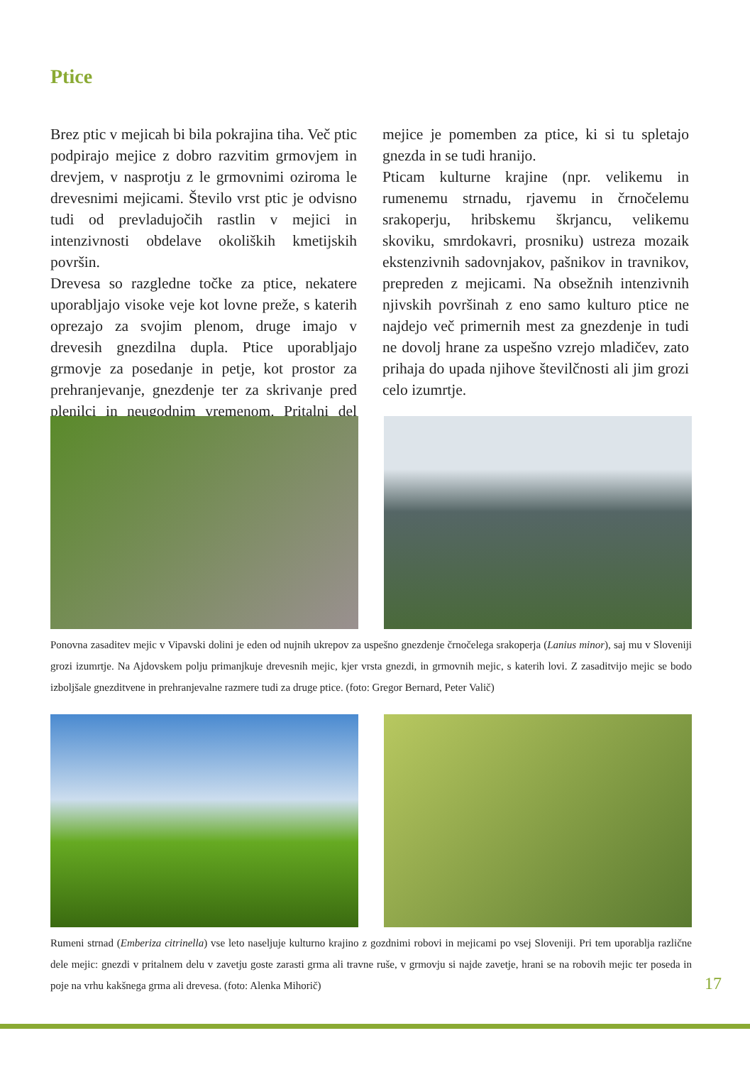Ptice
Brez ptic v mejicah bi bila pokrajina tiha. Več ptic podpirajo mejice z dobro razvitim grmovjem in drevjem, v nasprotju z le grmovnimi oziroma le drevesnimi mejicami. Število vrst ptic je odvisno tudi od prevladujočih rastlin v mejici in intenzivnosti obdelave okoliških kmetijskih površin.
Drevesa so razgledne točke za ptice, nekatere uporabljajo visoke veje kot lovne preže, s katerih oprezajo za svojim plenom, druge imajo v drevesih gnezdilna dupla. Ptice uporabljajo grmovje za posedanje in petje, kot prostor za prehranjevanje, gnezdenje ter za skrivanje pred plenilci in neugodnim vremenom. Pritalni del mejice je pomemben za ptice, ki si tu spletajo gnezda in se tudi hranijo.
Pticam kulturne krajine (npr. velikemu in rumenemu strnadu, rjavemu in črnočelemu srakoperju, hribskemu škrjancu, velikemu skoviku, smrdokavri, prosniku) ustreza mozaik ekstenzivnih sadovnjakov, pašnikov in travnikov, prepreden z mejicami. Na obsežnih intenzivnih njivskih površinah z eno samo kulturo ptice ne najdejo več primernih mest za gnezdenje in tudi ne dovolj hrane za uspešno vzrejo mladičev, zato prihaja do upada njihove številčnosti ali jim grozi celo izumrtje.
Ponovna zasaditev mejic v Vipavski dolini je eden od nujnih ukrepov za uspešno gnezdenje črnočelega srakoperja (Lanius minor), saj mu v Sloveniji grozi izumrtje. Na Ajdovskem polju primanjkuje drevesnih mejic, kjer vrsta gnezdi, in grmovnih mejic, s katerih lovi. Z zasaditvijo mejic se bodo izboljšale gnezditvene in prehranjevalne razmere tudi za druge ptice. (foto: Gregor Bernard, Peter Valič)
Rumeni strnad (Emberiza citrinella) vse leto naseljuje kulturno krajino z gozdnimi robovi in mejicami po vsej Sloveniji. Pri tem uporablja različne dele mejic: gnezdi v pritalnem delu v zavetju goste zarasti grma ali travne ruše, v grmovju si najde zavetje, hrani se na robovih mejic ter poseda in poje na vrhu kakšnega grma ali drevesa. (foto: Alenka Mihorič)
17